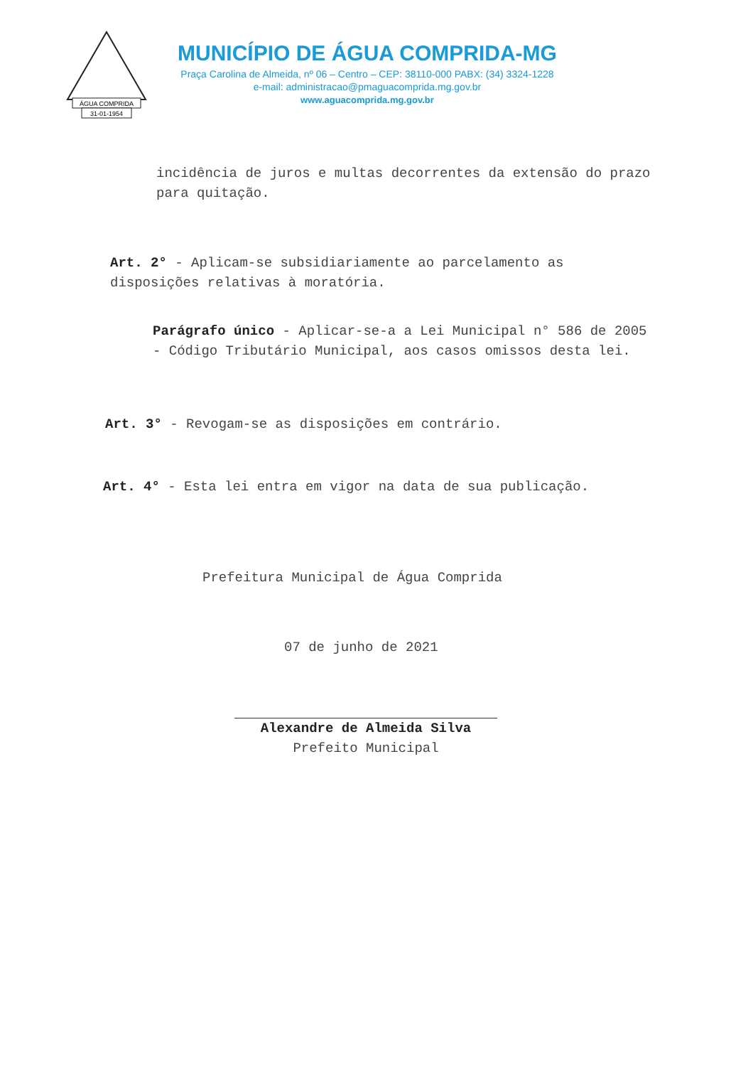ÁGUA COMPRIDA
31-01-1954
MUNICÍPIO DE ÁGUA COMPRIDA-MG
Praça Carolina de Almeida, nº 06 – Centro – CEP: 38110-000 PABX: (34) 3324-1228
e-mail: administracao@pmaguacomprida.mg.gov.br
www.aguacomprida.mg.gov.br
incidência de juros e multas decorrentes da extensão do prazo para quitação.
Art. 2° - Aplicam-se subsidiariamente ao parcelamento as disposições relativas à moratória.
Parágrafo único - Aplicar-se-a a Lei Municipal n° 586 de 2005 - Código Tributário Municipal, aos casos omissos desta lei.
Art. 3° - Revogam-se as disposições em contrário.
Art. 4° - Esta lei entra em vigor na data de sua publicação.
Prefeitura Municipal de Água Comprida
07 de junho de 2021
Alexandre de Almeida Silva
Prefeito Municipal